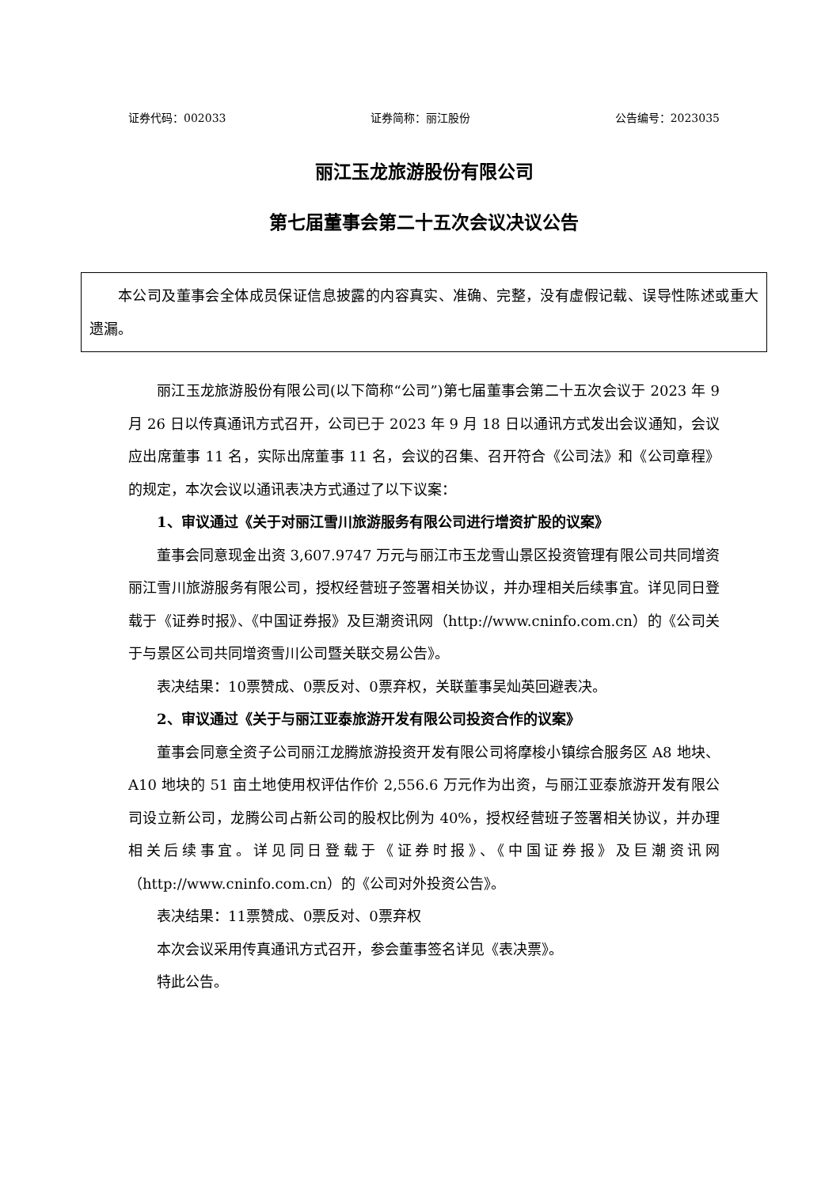证券代码：002033 证券简称：丽江股份 公告编号：2023035
丽江玉龙旅游股份有限公司
第七届董事会第二十五次会议决议公告
本公司及董事会全体成员保证信息披露的内容真实、准确、完整，没有虚假记载、误导性陈述或重大遗漏。
丽江玉龙旅游股份有限公司(以下简称“公司”)第七届董事会第二十五次会议于 2023 年 9 月 26 日以传真通讯方式召开，公司已于 2023 年 9 月 18 日以通讯方式发出会议通知，会议应出席董事 11 名，实际出席董事 11 名，会议的召集、召开符合《公司法》和《公司章程》的规定，本次会议以通讯表决方式通过了以下议案：
1、审议通过《关于对丽江雪川旅游服务有限公司进行增资扩股的议案》
董事会同意现金出资 3,607.9747 万元与丽江市玉龙雪山景区投资管理有限公司共同增资丽江雪川旅游服务有限公司，授权经营班子签署相关协议，并办理相关后续事宜。详见同日登载于《证券时报》、《中国证券报》及巨潮资讯网（http://www.cninfo.com.cn）的《公司关于与景区公司共同增资雪川公司暨关联交易公告》。
表决结果：10票赞成、0票反对、0票弃权，关联董事吴灿英回避表决。
2、审议通过《关于与丽江亚泰旅游开发有限公司投资合作的议案》
董事会同意全资子公司丽江龙腾旅游投资开发有限公司将摩梭小镇综合服务区 A8 地块、A10 地块的 51 亩土地使用权评估作价 2,556.6 万元作为出资，与丽江亚泰旅游开发有限公司设立新公司，龙腾公司占新公司的股权比例为 40%，授权经营班子签署相关协议，并办理相关后续事宜。详见同日登载于《证券时报》、《中国证券报》及巨潮资讯网（http://www.cninfo.com.cn）的《公司对外投资公告》。
表决结果：11票赞成、0票反对、0票弃权
本次会议采用传真通讯方式召开，参会董事签名详见《表决票》。
特此公告。